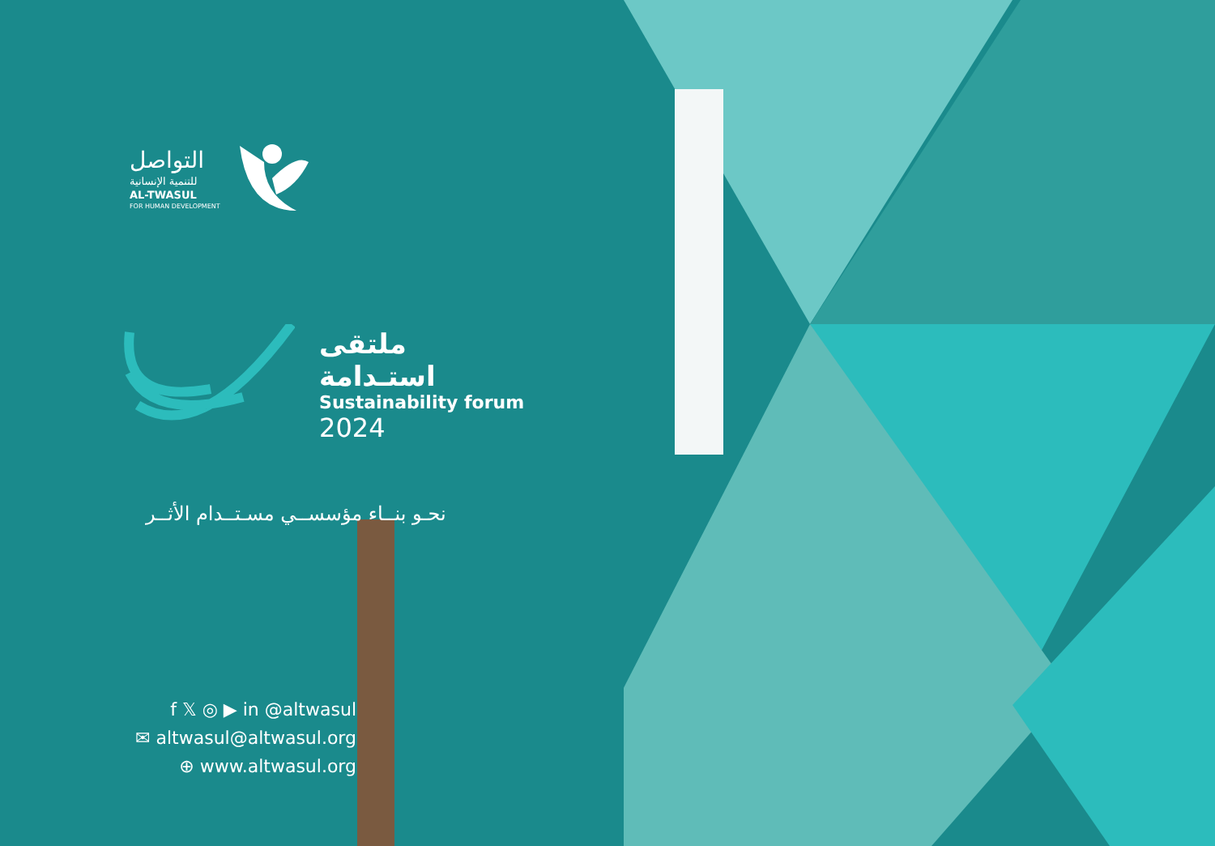التواصل
للتنمية الإنسانية
AL-TWASUL
FOR HUMAN DEVELOPMENT
ملتقى استـدامة
Sustainability forum
2024
نحـو بنــاء مؤسســي مسـتــدام الأثــر
f 𝕏 ◎ ▶ in @altwasul
✉ altwasul@altwasul.org
⊕ www.altwasul.org